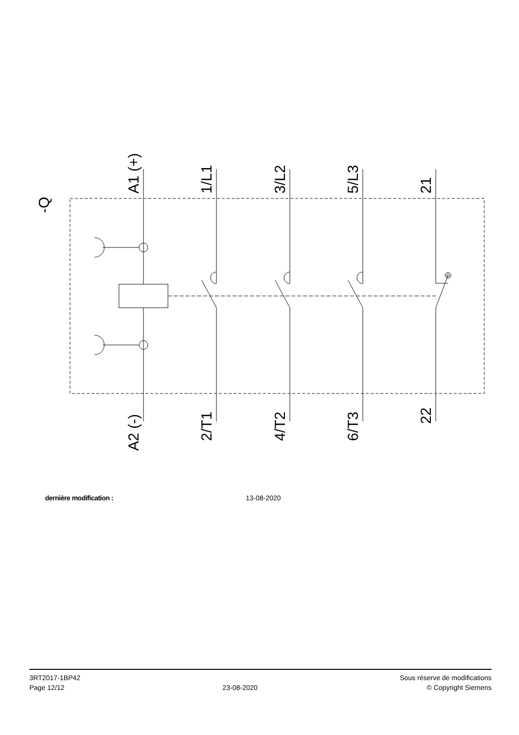-Q
A1 (+)
1/L1
3/L2
5/L3
21
A2 (-)
2/T1
4/T2
6/T3
22
dernière modification : 13-08-2020
3RT2017-1BP42
Page 12/12
23-08-2020
Sous réserve de modifications
© Copyright Siemens